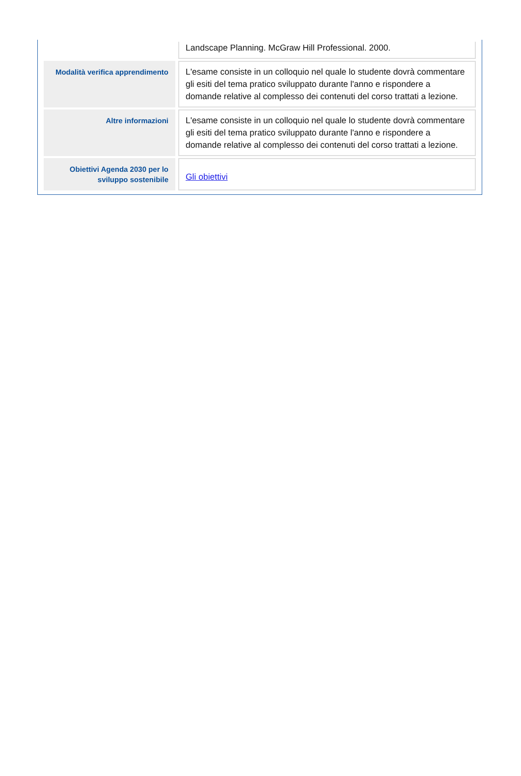| | Landscape Planning. McGraw Hill Professional. 2000. |
| Modalità verifica apprendimento | L'esame consiste in un colloquio nel quale lo studente dovrà commentare gli esiti del tema pratico sviluppato durante l'anno e rispondere a domande relative al complesso dei contenuti del corso trattati a lezione. |
| Altre informazioni | L'esame consiste in un colloquio nel quale lo studente dovrà commentare gli esiti del tema pratico sviluppato durante l'anno e rispondere a domande relative al complesso dei contenuti del corso trattati a lezione. |
| Obiettivi Agenda 2030 per lo sviluppo sostenibile | Gli obiettivi |